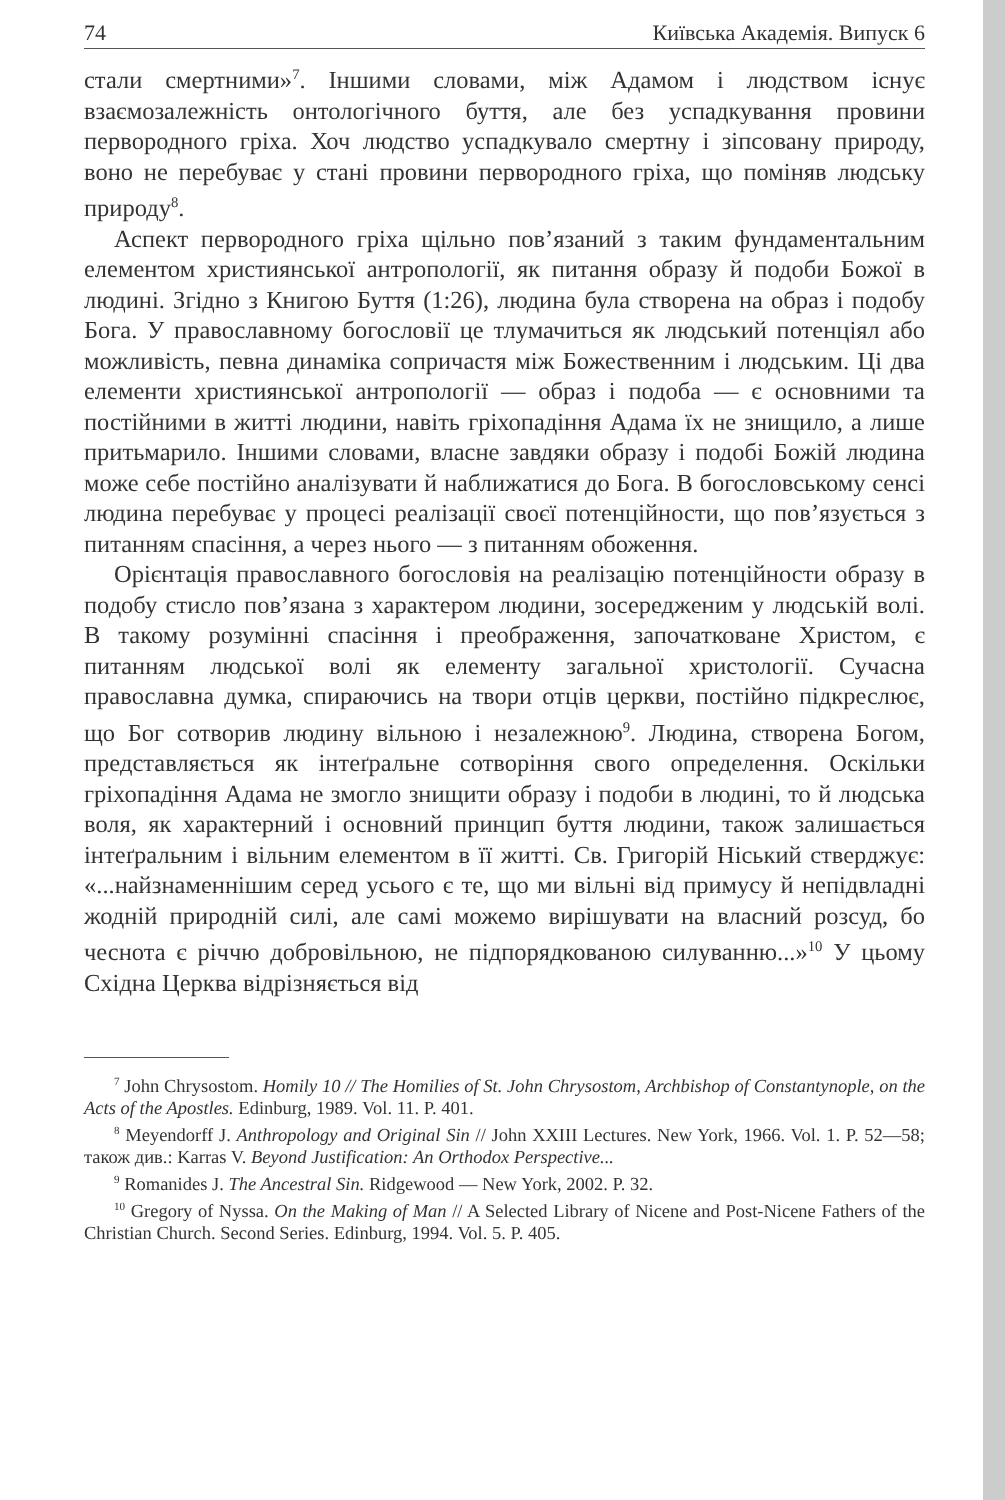74 Київська Академія. Випуск 6
стали смертними»<sup>7</sup>. Іншими словами, між Адамом і людством існує взаємозалежність онтологічного буття, але без успадкування провини первородного гріха. Хоч людство успадкувало смертну і зіпсовану природу, воно не перебуває у стані провини первородного гріха, що поміняв людську природу<sup>8</sup>.
Аспект первородного гріха щільно пов’язаний з таким фундаментальним елементом християнської антропології, як питання образу й подоби Божої в людині. Згідно з Книгою Буття (1:26), людина була створена на образ і подобу Бога. У православному богословії це тлумачиться як людський потенціял або можливість, певна динаміка сопричастя між Божественним і людським. Ці два елементи християнської антропології — образ і подоба — є основними та постійними в житті людини, навіть гріхопадіння Адама їх не знищило, а лише притьмарило. Іншими словами, власне завдяки образу і подобі Божій людина може себе постійно аналізувати й наближатися до Бога. В богословському сенсі людина перебуває у процесі реалізації своєї потенційности, що пов’язується з питанням спасіння, а через нього — з питанням обоження.
Орієнтація православного богословія на реалізацію потенційности образу в подобу стисло пов’язана з характером людини, зосередженим у людській волі. В такому розумінні спасіння і преображення, започатковане Христом, є питанням людської волі як елементу загальної христології. Сучасна православна думка, спираючись на твори отців церкви, постійно підкреслює, що Бог сотворив людину вільною і незалежною<sup>9</sup>. Людина, створена Богом, представляється як інтеґральне сотворіння свого определення. Оскільки гріхопадіння Адама не змогло знищити образу і подоби в людині, то й людська воля, як характерний і основний принцип буття людини, також залишається інтеґральним і вільним елементом в її житті. Св. Григорій Ніський стверджує: «...найзнаменнішим серед усього є те, що ми вільні від примусу й непідвладні жодній природній силі, але самі можемо вирішувати на власний розсуд, бо чеснота є річчю добровільною, не підпорядкованою силуванню...»<sup>10</sup> У цьому Східна Церква відрізняється від
<sup>7</sup> John Chrysostom. Homily 10 // The Homilies of St. John Chrysostom, Archbishop of Constantynople, on the Acts of the Apostles. Edinburg, 1989. Vol. 11. P. 401.
<sup>8</sup> Meyendorff J. Anthropology and Original Sin // John XXIII Lectures. New York, 1966. Vol. 1. P. 52—58; також див.: Karras V. Beyond Justification: An Orthodox Perspective...
<sup>9</sup> Romanides J. The Ancestral Sin. Ridgewood — New York, 2002. P. 32.
<sup>10</sup> Gregory of Nyssa. On the Making of Man // A Selected Library of Nicene and Post-Nicene Fathers of the Christian Church. Second Series. Edinburg, 1994. Vol. 5. P. 405.